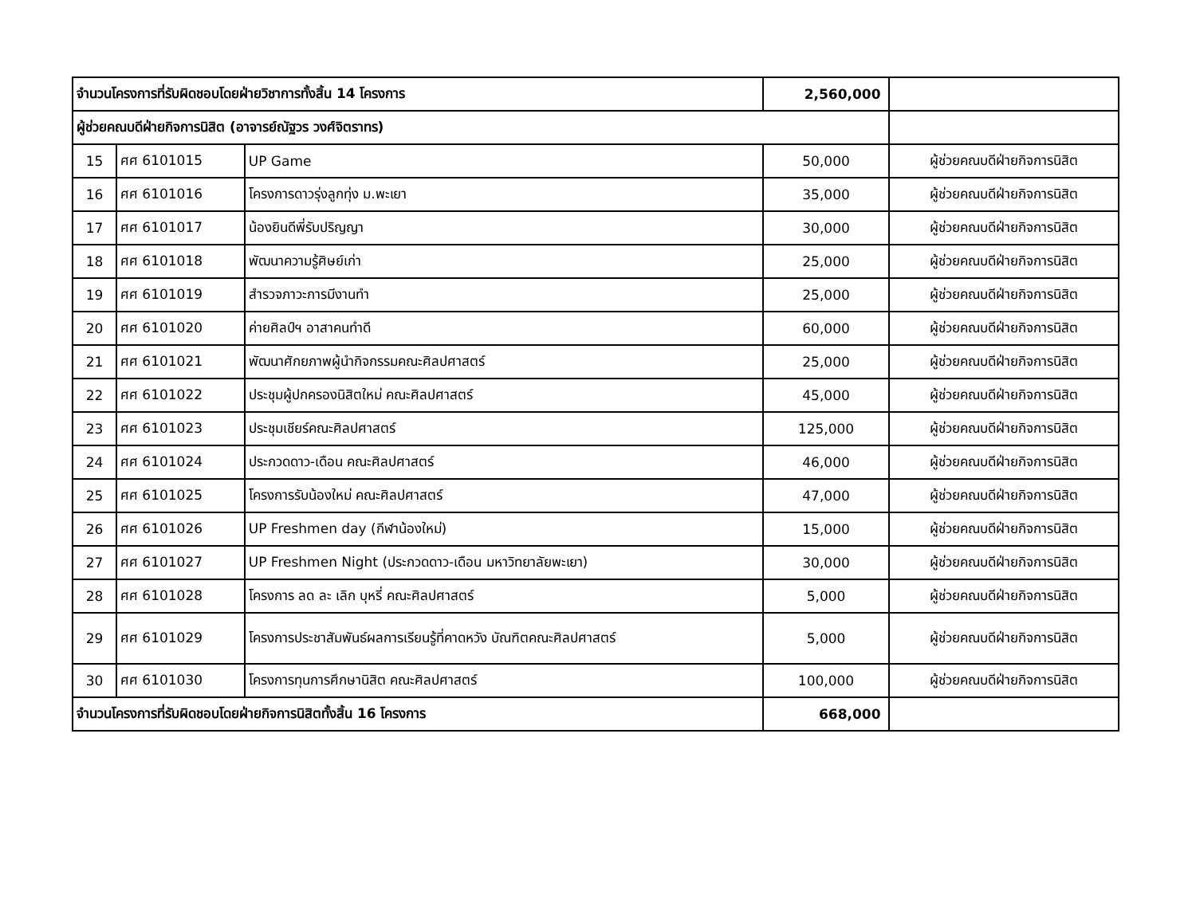| จำนวนโครงการที่รับผิดชอบโดยฝ่ายวิชาการทั้งสิ้น 14 โครงการ | | | 2,560,000 | |
| ผู้ช่วยคณบดีฝ่ายกิจการนิสิต (อาจารย์ณัฐวร วงศ์จิตราทร) | | | | |
| 15 | ศศ 6101015 | UP Game | 50,000 | ผู้ช่วยคณบดีฝ่ายกิจการนิสิต |
| 16 | ศศ 6101016 | โครงการดาวรุ่งลูกทุ่ง ม.พะเยา | 35,000 | ผู้ช่วยคณบดีฝ่ายกิจการนิสิต |
| 17 | ศศ 6101017 | น้องยินดีพี่รับปริญญา | 30,000 | ผู้ช่วยคณบดีฝ่ายกิจการนิสิต |
| 18 | ศศ 6101018 | พัฒนาความรู้ศิษย์เก่า | 25,000 | ผู้ช่วยคณบดีฝ่ายกิจการนิสิต |
| 19 | ศศ 6101019 | สำรวจภาวะการมีงานทำ | 25,000 | ผู้ช่วยคณบดีฝ่ายกิจการนิสิต |
| 20 | ศศ 6101020 | ค่ายศิลป์ฯ อาสาคนทำดี | 60,000 | ผู้ช่วยคณบดีฝ่ายกิจการนิสิต |
| 21 | ศศ 6101021 | พัฒนาศักยภาพผู้นำกิจกรรมคณะศิลปศาสตร์ | 25,000 | ผู้ช่วยคณบดีฝ่ายกิจการนิสิต |
| 22 | ศศ 6101022 | ประชุมผู้ปกครองนิสิตใหม่ คณะศิลปศาสตร์ | 45,000 | ผู้ช่วยคณบดีฝ่ายกิจการนิสิต |
| 23 | ศศ 6101023 | ประชุมเชียร์คณะศิลปศาสตร์ | 125,000 | ผู้ช่วยคณบดีฝ่ายกิจการนิสิต |
| 24 | ศศ 6101024 | ประกวดดาว-เดือน คณะศิลปศาสตร์ | 46,000 | ผู้ช่วยคณบดีฝ่ายกิจการนิสิต |
| 25 | ศศ 6101025 | โครงการรับน้องใหม่ คณะศิลปศาสตร์ | 47,000 | ผู้ช่วยคณบดีฝ่ายกิจการนิสิต |
| 26 | ศศ 6101026 | UP Freshmen day (กีฬาน้องใหม่) | 15,000 | ผู้ช่วยคณบดีฝ่ายกิจการนิสิต |
| 27 | ศศ 6101027 | UP Freshmen Night (ประกวดดาว-เดือน มหาวิทยาลัยพะเยา) | 30,000 | ผู้ช่วยคณบดีฝ่ายกิจการนิสิต |
| 28 | ศศ 6101028 | โครงการ ลด ละ เลิก บุหรี่ คณะศิลปศาสตร์ | 5,000 | ผู้ช่วยคณบดีฝ่ายกิจการนิสิต |
| 29 | ศศ 6101029 | โครงการประชาสัมพันธ์ผลการเรียนรู้ที่คาดหวัง บัณฑิตคณะศิลปศาสตร์ | 5,000 | ผู้ช่วยคณบดีฝ่ายกิจการนิสิต |
| 30 | ศศ 6101030 | โครงการทุนการศึกษานิสิต คณะศิลปศาสตร์ | 100,000 | ผู้ช่วยคณบดีฝ่ายกิจการนิสิต |
| จำนวนโครงการที่รับผิดชอบโดยฝ่ายกิจการนิสิตทั้งสิ้น 16 โครงการ | | | 668,000 | |